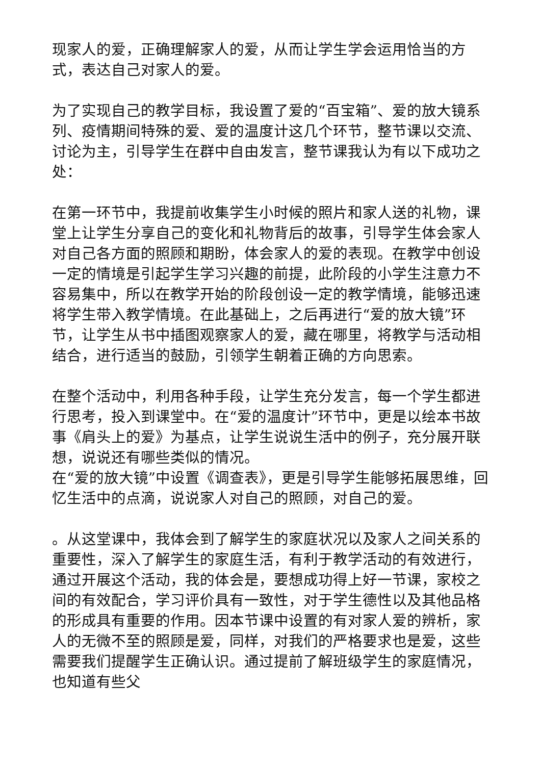现家人的爱，正确理解家人的爱，从而让学生学会运用恰当的方式，表达自己对家人的爱。
为了实现自己的教学目标，我设置了爱的“百宝箱”、爱的放大镜系列、疫情期间特殊的爱、爱的温度计这几个环节，整节课以交流、讨论为主，引导学生在群中自由发言，整节课我认为有以下成功之处：
在第一环节中，我提前收集学生小时候的照片和家人送的礼物，课堂上让学生分享自己的变化和礼物背后的故事，引导学生体会家人对自己各方面的照顾和期盼，体会家人的爱的表现。在教学中创设一定的情境是引起学生学习兴趣的前提，此阶段的小学生注意力不容易集中，所以在教学开始的阶段创设一定的教学情境，能够迅速将学生带入教学情境。在此基础上，之后再进行“爱的放大镜”环节，让学生从书中插图观察家人的爱，藏在哪里，将教学与活动相结合，进行适当的鼓励，引领学生朝着正确的方向思索。
在整个活动中，利用各种手段，让学生充分发言，每一个学生都进行思考，投入到课堂中。在“爱的温度计”环节中，更是以绘本书故事《肩头上的爱》为基点，让学生说说生活中的例子，充分展开联想，说说还有哪些类似的情况。
在“爱的放大镜”中设置《调查表》，更是引导学生能够拓展思维，回忆生活中的点滴，说说家人对自己的照顾，对自己的爱。
。从这堂课中，我体会到了解学生的家庭状况以及家人之间关系的重要性，深入了解学生的家庭生活，有利于教学活动的有效进行，通过开展这个活动，我的体会是，要想成功得上好一节课，家校之间的有效配合，学习评价具有一致性，对于学生德性以及其他品格的形成具有重要的作用。因本节课中设置的有对家人爱的辨析，家人的无微不至的照顾是爱，同样，对我们的严格要求也是爱，这些需要我们提醒学生正确认识。通过提前了解班级学生的家庭情况，也知道有些父